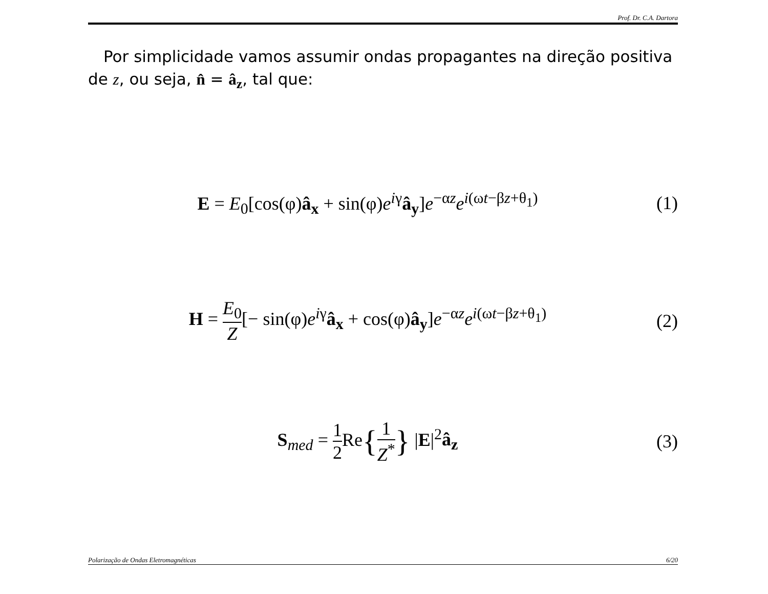Prof. Dr. C.A. Dartora
Por simplicidade vamos assumir ondas propagantes na direção positiva de z, ou seja, n̂ = â<sub>z</sub>, tal que:
E = E<sub>0</sub>[cos(φ)â<sub>x</sub> + sin(φ)e<sup>iγ</sup>â<sub>y</sub>]e<sup>−αz</sup>e<sup>i(ωt−βz+θ<sub>1</sub>)</sup>
(1)
H = E<sub>0</sub> Z[− sin(φ)e<sup>iγ</sup>â<sub>x</sub> + cos(φ)â<sub>y</sub>]e<sup>−αz</sup>e<sup>i(ωt−βz+θ<sub>1</sub>)</sup>
(2)
S<sub>med</sub> = 1 2 Re{1 Z<sup>*</sup>} |E|<sup>2</sup>â<sub>z</sub>
(3)
Polarização de Ondas Eletromagnéticas 6/20